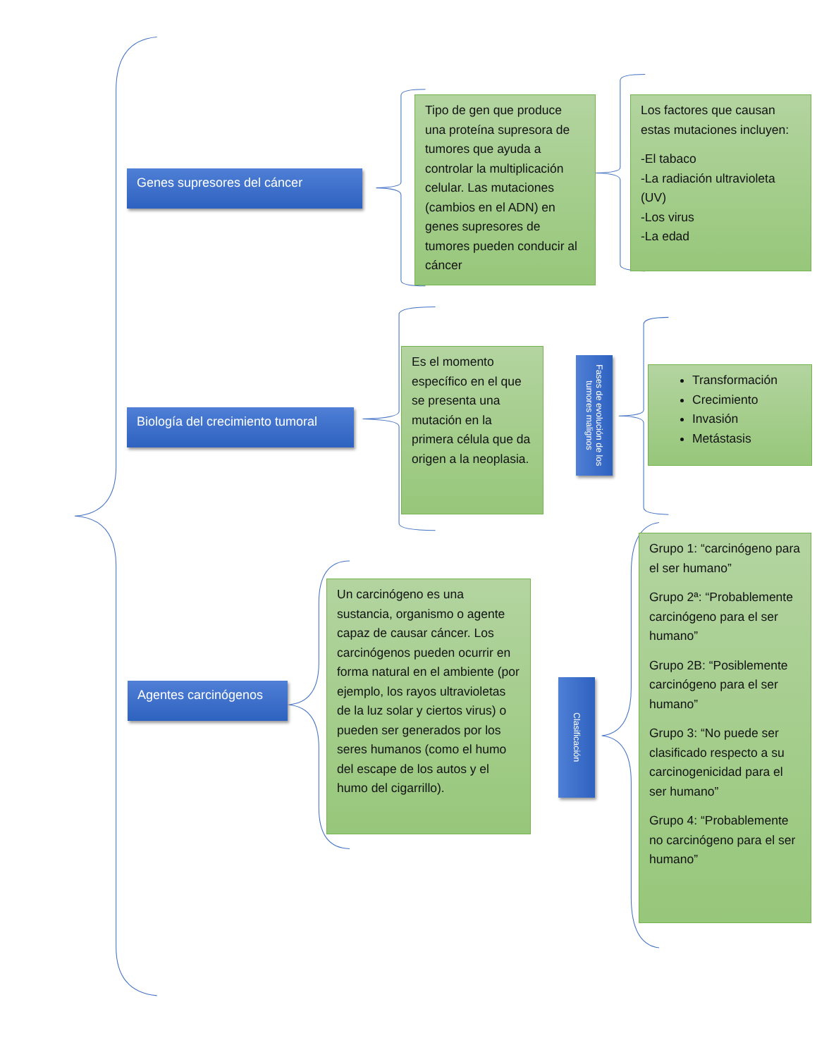Genes supresores del cáncer
Tipo de gen que produce una proteína supresora de tumores que ayuda a controlar la multiplicación celular. Las mutaciones (cambios en el ADN) en genes supresores de tumores pueden conducir al cáncer
Los factores que causan estas mutaciones incluyen:
-El tabaco
-La radiación ultravioleta (UV)
-Los virus
-La edad
Biología del crecimiento tumoral
Es el momento específico en el que se presenta una mutación en la primera célula que da origen a la neoplasia.
Fases de evolución de los tumores malignos
Transformación
Crecimiento
Invasión
Metástasis
Agentes carcinógenos
Un carcinógeno es una sustancia, organismo o agente capaz de causar cáncer. Los carcinógenos pueden ocurrir en forma natural en el ambiente (por ejemplo, los rayos ultravioletas de la luz solar y ciertos virus) o pueden ser generados por los seres humanos (como el humo del escape de los autos y el humo del cigarrillo).
Clasificación
Grupo 1: “carcinógeno para el ser humano”
Grupo 2ª: “Probablemente carcinógeno para el ser humano”
Grupo 2B: “Posiblemente carcinógeno para el ser humano”
Grupo 3: “No puede ser clasificado respecto a su carcinogenicidad para el ser humano”
Grupo 4: “Probablemente no carcinógeno para el ser humano”